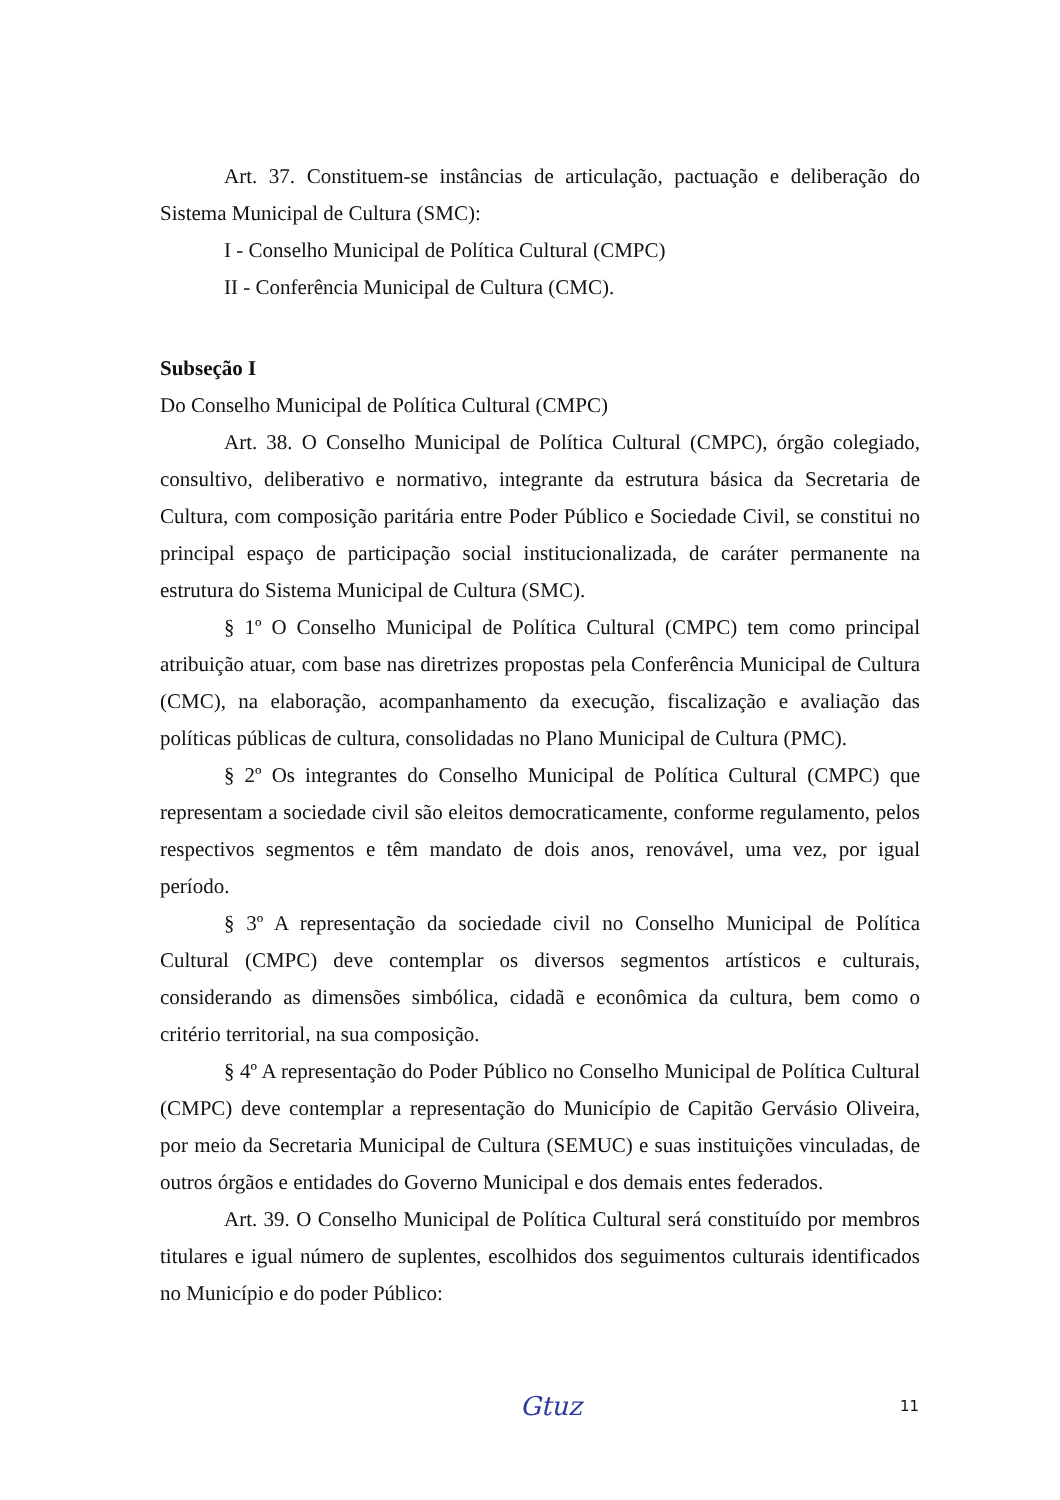Art. 37. Constituem-se instâncias de articulação, pactuação e deliberação do Sistema Municipal de Cultura (SMC):
I - Conselho Municipal de Política Cultural (CMPC)
II - Conferência Municipal de Cultura (CMC).
Subseção I
Do Conselho Municipal de Política Cultural (CMPC)
Art. 38. O Conselho Municipal de Política Cultural (CMPC), órgão colegiado, consultivo, deliberativo e normativo, integrante da estrutura básica da Secretaria de Cultura, com composição paritária entre Poder Público e Sociedade Civil, se constitui no principal espaço de participação social institucionalizada, de caráter permanente na estrutura do Sistema Municipal de Cultura (SMC).
§ 1º O Conselho Municipal de Política Cultural (CMPC) tem como principal atribuição atuar, com base nas diretrizes propostas pela Conferência Municipal de Cultura (CMC), na elaboração, acompanhamento da execução, fiscalização e avaliação das políticas públicas de cultura, consolidadas no Plano Municipal de Cultura (PMC).
§ 2º Os integrantes do Conselho Municipal de Política Cultural (CMPC) que representam a sociedade civil são eleitos democraticamente, conforme regulamento, pelos respectivos segmentos e têm mandato de dois anos, renovável, uma vez, por igual período.
§ 3º A representação da sociedade civil no Conselho Municipal de Política Cultural (CMPC) deve contemplar os diversos segmentos artísticos e culturais, considerando as dimensões simbólica, cidadã e econômica da cultura, bem como o critério territorial, na sua composição.
§ 4º A representação do Poder Público no Conselho Municipal de Política Cultural (CMPC) deve contemplar a representação do Município de Capitão Gervásio Oliveira, por meio da Secretaria Municipal de Cultura (SEMUC) e suas instituições vinculadas, de outros órgãos e entidades do Governo Municipal e dos demais entes federados.
Art. 39. O Conselho Municipal de Política Cultural será constituído por membros titulares e igual número de suplentes, escolhidos dos seguimentos culturais identificados no Município e do poder Público:
Gtuz 11